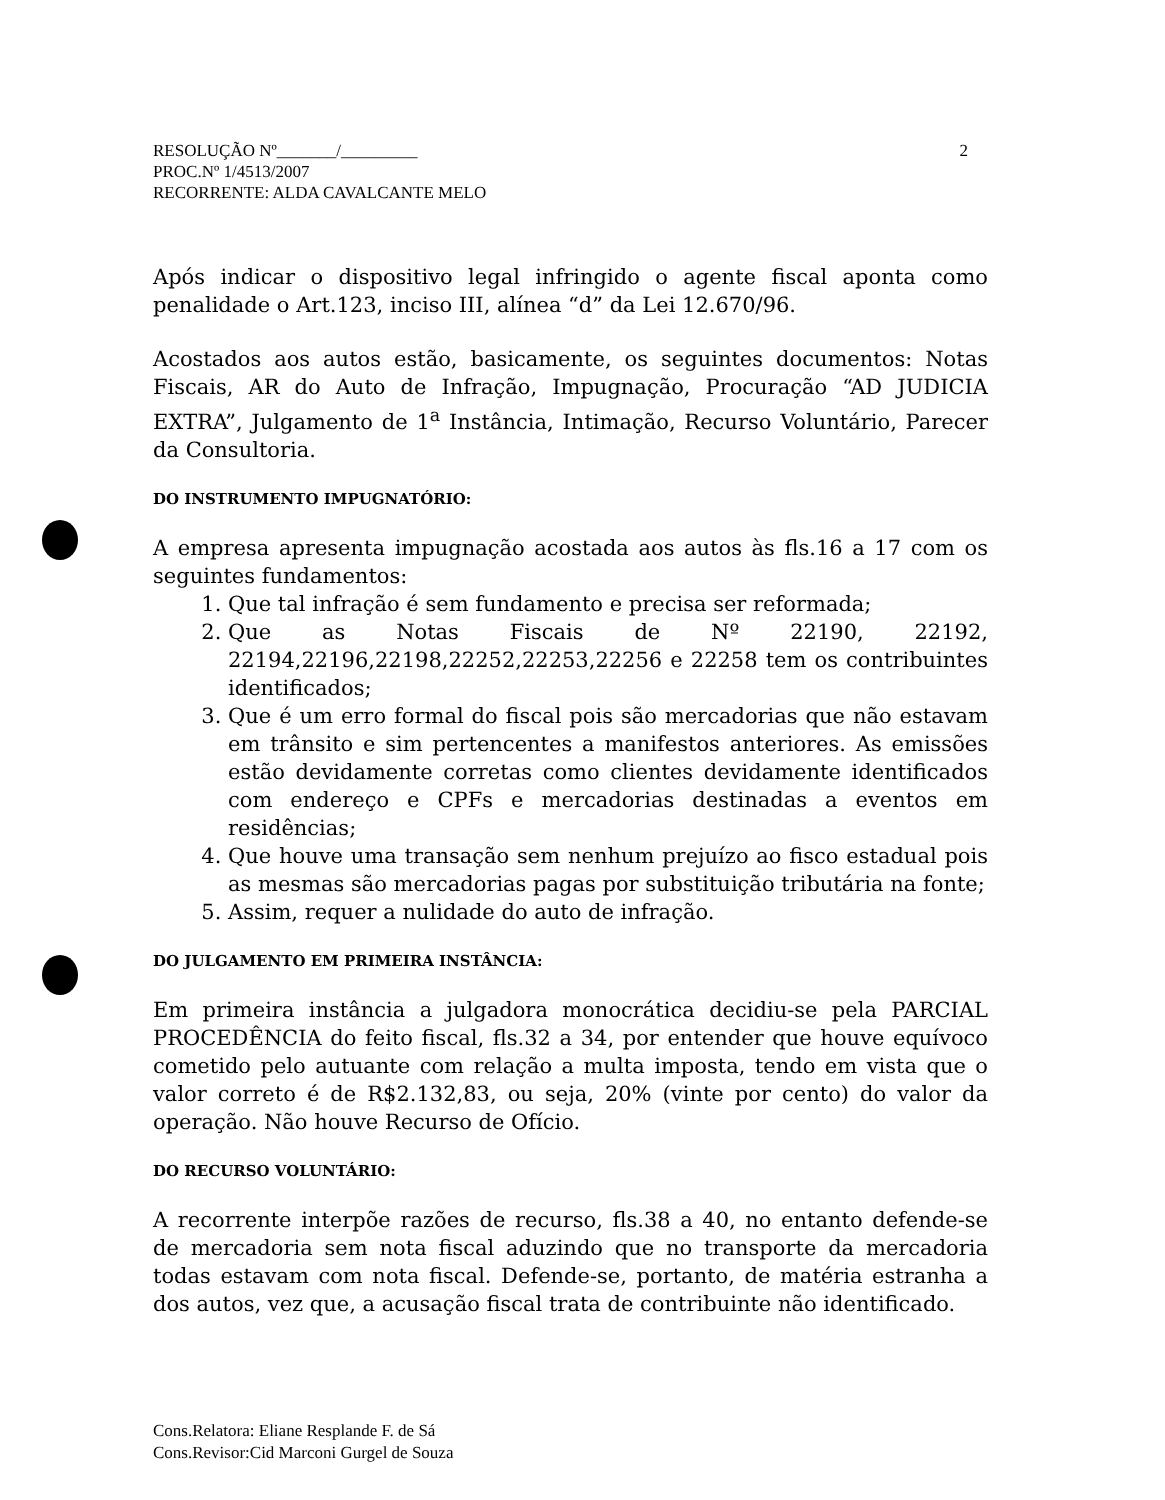2 RESOLUÇÃO Nº_______/_________
PROC.Nº 1/4513/2007
RECORRENTE: ALDA CAVALCANTE MELO
Após indicar o dispositivo legal infringido o agente fiscal aponta como penalidade o Art.123, inciso III, alínea “d” da Lei 12.670/96.
Acostados aos autos estão, basicamente, os seguintes documentos: Notas Fiscais, AR do Auto de Infração, Impugnação, Procuração “AD JUDICIA EXTRA”, Julgamento de 1<sup>a</sup> Instância, Intimação, Recurso Voluntário, Parecer da Consultoria.
DO INSTRUMENTO IMPUGNATÓRIO:
A empresa apresenta impugnação acostada aos autos às fls.16 a 17 com os seguintes fundamentos:
1. Que tal infração é sem fundamento e precisa ser reformada;
2. Que as Notas Fiscais de Nº 22190, 22192, 22194,22196,22198,22252,22253,22256 e 22258 tem os contribuintes identificados;
3. Que é um erro formal do fiscal pois são mercadorias que não estavam em trânsito e sim pertencentes a manifestos anteriores. As emissões estão devidamente corretas como clientes devidamente identificados com endereço e CPFs e mercadorias destinadas a eventos em residências;
4. Que houve uma transação sem nenhum prejuízo ao fisco estadual pois as mesmas são mercadorias pagas por substituição tributária na fonte;
5. Assim, requer a nulidade do auto de infração.
DO JULGAMENTO EM PRIMEIRA INSTÂNCIA:
Em primeira instância a julgadora monocrática decidiu-se pela PARCIAL PROCEDÊNCIA do feito fiscal, fls.32 a 34, por entender que houve equívoco cometido pelo autuante com relação a multa imposta, tendo em vista que o valor correto é de R$2.132,83, ou seja, 20% (vinte por cento) do valor da operação. Não houve Recurso de Ofício.
DO RECURSO VOLUNTÁRIO:
A recorrente interpõe razões de recurso, fls.38 a 40, no entanto defende-se de mercadoria sem nota fiscal aduzindo que no transporte da mercadoria todas estavam com nota fiscal. Defende-se, portanto, de matéria estranha a dos autos, vez que, a acusação fiscal trata de contribuinte não identificado.
Cons.Relatora: Eliane Resplande F. de Sá
Cons.Revisor:Cid Marconi Gurgel de Souza